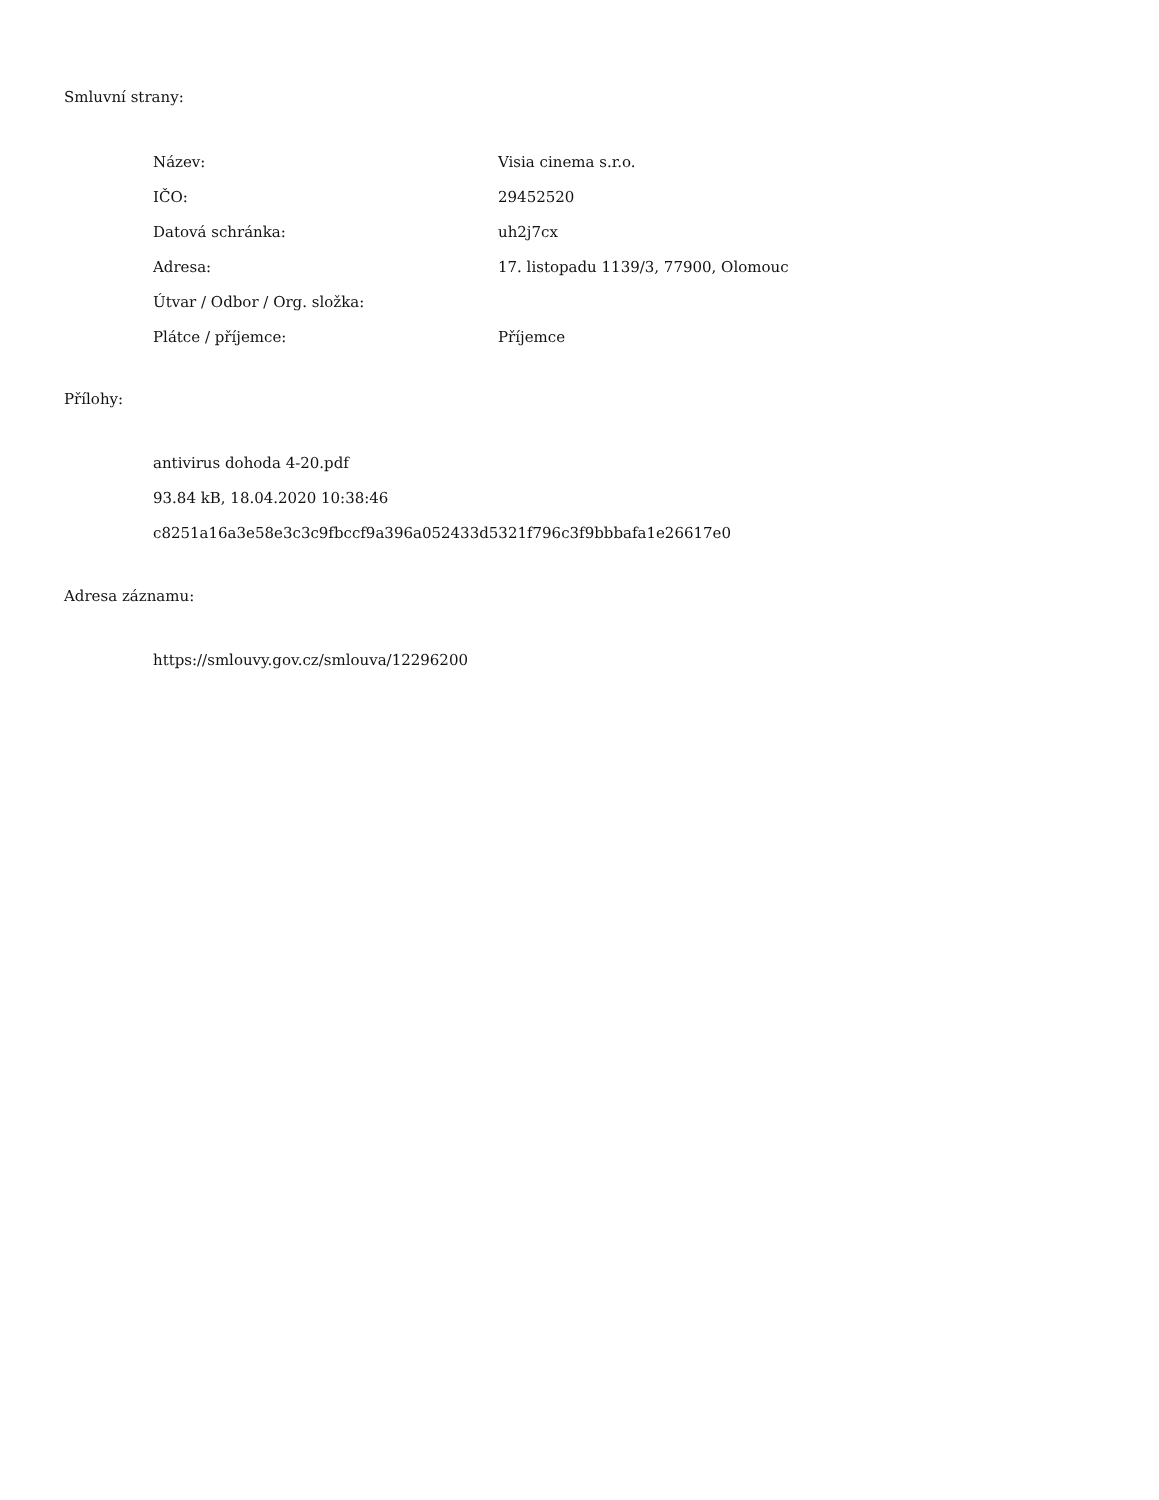Smluvní strany:
| Název: | Visia cinema s.r.o. |
| IČO: | 29452520 |
| Datová schránka: | uh2j7cx |
| Adresa: | 17. listopadu 1139/3, 77900, Olomouc |
| Útvar / Odbor / Org. složka: | |
| Plátce / příjemce: | Příjemce |
Přílohy:
antivirus dohoda 4-20.pdf
93.84 kB, 18.04.2020 10:38:46
c8251a16a3e58e3c3c9fbccf9a396a052433d5321f796c3f9bbbafa1e26617e0
Adresa záznamu:
https://smlouvy.gov.cz/smlouva/12296200